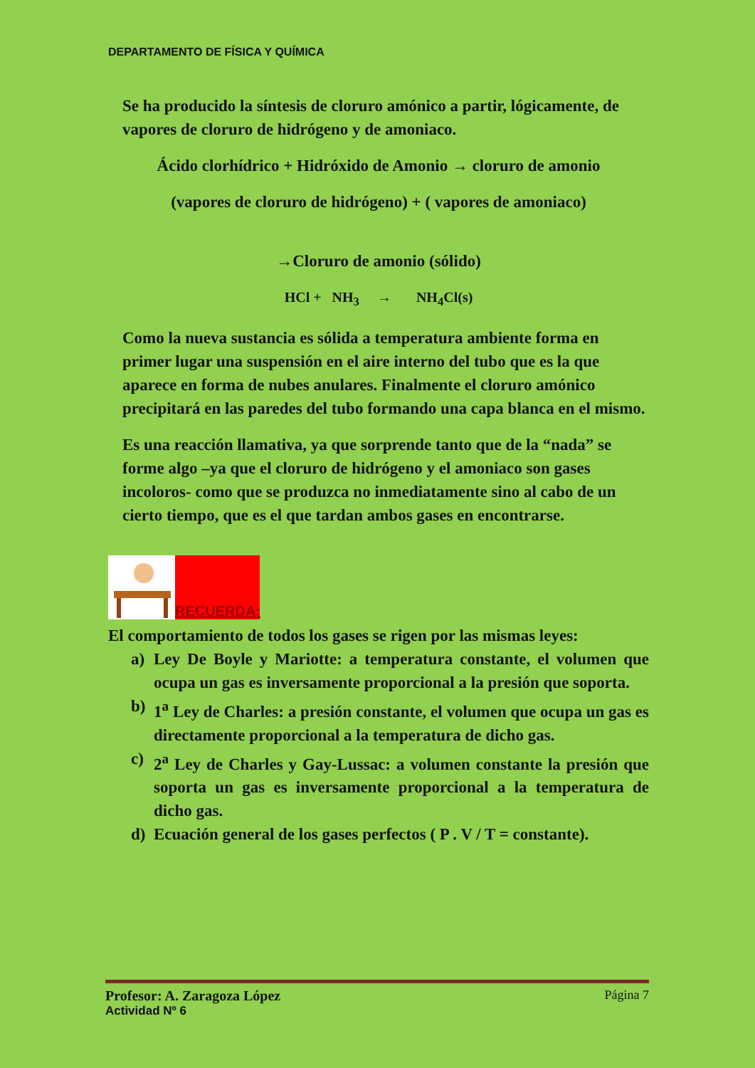DEPARTAMENTO DE FÍSICA Y QUÍMICA
Se ha producido la síntesis de cloruro amónico a partir, lógicamente, de vapores de cloruro de hidrógeno y de amoniaco.
Ácido clorhídrico + Hidróxido de Amonio → cloruro de amonio
(vapores de cloruro de hidrógeno) + ( vapores de amoniaco)
→Cloruro de amonio (sólido)
HCl + NH<sub>3</sub> → NH<sub>4</sub>Cl(s)
Como la nueva sustancia es sólida a temperatura ambiente forma en primer lugar una suspensión en el aire interno del tubo que es la que aparece en forma de nubes anulares. Finalmente el cloruro amónico precipitará en las paredes del tubo formando una capa blanca en el mismo.
Es una reacción llamativa, ya que sorprende tanto que de la “nada” se forme algo –ya que el cloruro de hidrógeno y el amoniaco son gases incoloros- como que se produzca no inmediatamente sino al cabo de un cierto tiempo, que es el que tardan ambos gases en encontrarse.
RECUERDA:
El comportamiento de todos los gases se rigen por las mismas leyes:
a) Ley De Boyle y Mariotte: a temperatura constante, el volumen que ocupa un gas es inversamente proporcional a la presión que soporta.
b) 1<sup>a</sup> Ley de Charles: a presión constante, el volumen que ocupa un gas es directamente proporcional a la temperatura de dicho gas.
c) 2<sup>a</sup> Ley de Charles y Gay-Lussac: a volumen constante la presión que soporta un gas es inversamente proporcional a la temperatura de dicho gas.
d) Ecuación general de los gases perfectos ( P . V / T = constante).
Profesor: A. Zaragoza López Página 7
Actividad Nº 6